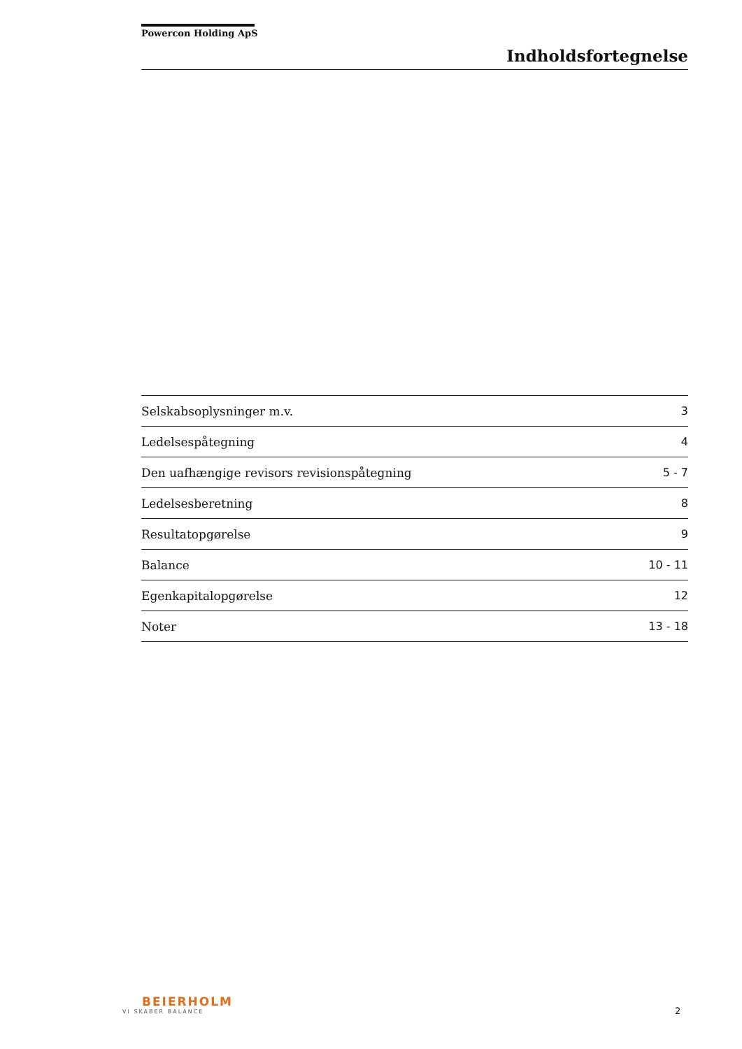Powercon Holding ApS
Indholdsfortegnelse
| Selskabsoplysninger m.v. | 3 |
| Ledelsespåtegning | 4 |
| Den uafhængige revisors revisionspåtegning | 5 - 7 |
| Ledelsesberetning | 8 |
| Resultatopgørelse | 9 |
| Balance | 10 - 11 |
| Egenkapitalopgørelse | 12 |
| Noter | 13 - 18 |
BEIERHOLM
VI SKABER BALANCE
2